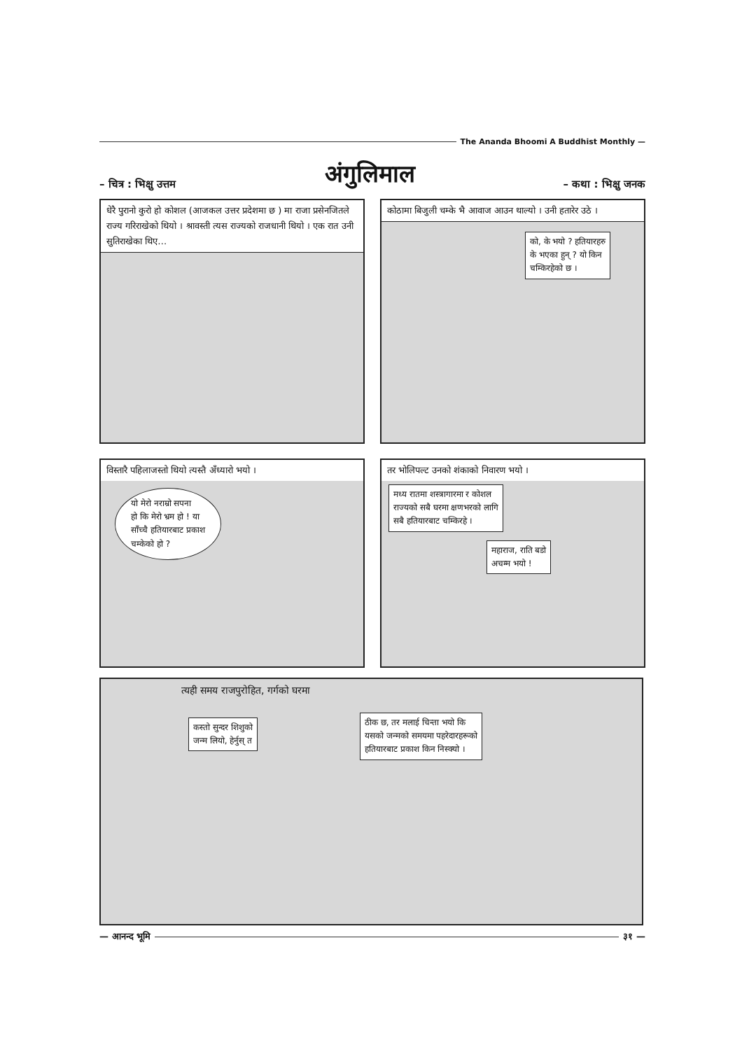The Ananda Bhoomi A Buddhist Monthly —
– चित्र : भिक्षु उत्तम
अंगुलिमाल
– कथा : भिक्षु जनक
धेरै पुरानो कुरो हो कोशल (आजकल उत्तर प्रदेशमा छ ) मा राजा प्रसेनजितले राज्य गरिराखेको थियो । श्रावस्ती त्यस राज्यको राजधानी थियो । एक रात उनी सुतिराखेका थिए…
कोठामा बिजुली चम्के भै आवाज आउन थाल्यो । उनी हतारेर उठे ।
को, के भयो ? हतियारहरु
के भएका हुन् ? यो किन
चम्किरहेको छ ।
विस्तारै पहिलाजस्तो थियो त्यस्तै अँध्यारो भयो ।
यो मेरो नराम्रो सपना
हो कि मेरो भ्रम हो ! या
साँच्चै हतियारबाट प्रकाश
चम्केको हो ?
तर भोलिपल्ट उनको शंकाको निवारण भयो ।
मध्य रातमा शस्त्रागारमा र कोशल
राज्यको सबै घरमा क्षणभरको लागि
सबै हतियारबाट चम्किरहे ।
महाराज, राति बडो
अचम्म भयो !
त्यही समय राजपुरोहित, गर्गको घरमा
कस्तो सुन्दर शिशुको
जन्म लियो, हेर्नुस् त
ठीक छ, तर मलाई चिन्ता भयो कि
यसको जन्मको समयमा पहरेदारहरूको
हतियारबाट प्रकाश किन निस्क्यो ।
— आनन्द भूमि
३१ —